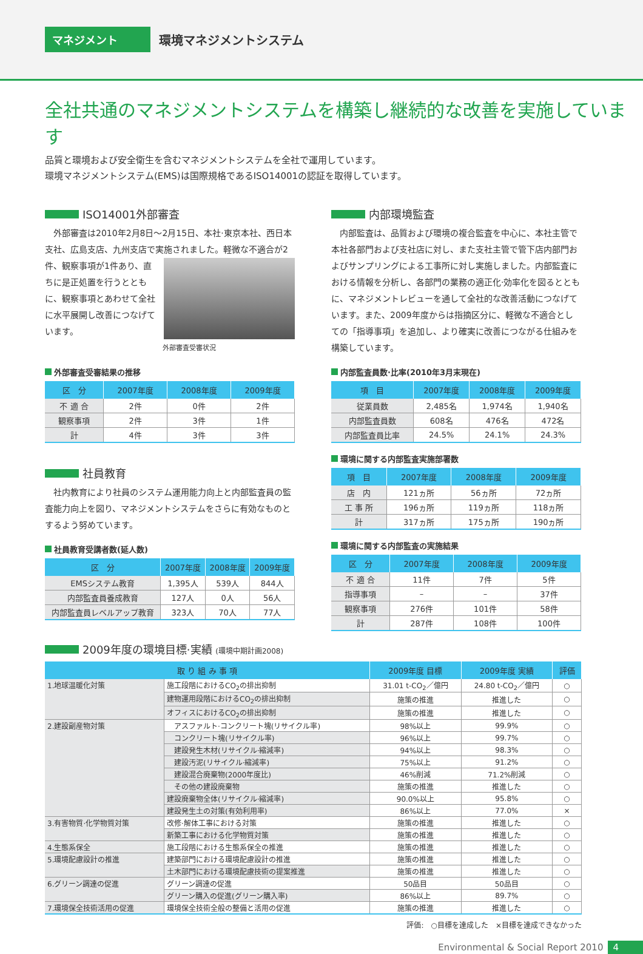マネジメント
環境マネジメントシステム
全社共通のマネジメントシステムを構築し継続的な改善を実施しています
品質と環境および安全衛生を含むマネジメントシステムを全社で運用しています。
環境マネジメントシステム(EMS)は国際規格であるISO14001の認証を取得しています。
ISO14001外部審査
　外部審査は2010年2月8日〜2月15日、本社·東京本社、西日本支社、広島支店、九州支店で実施されました。軽微な 不適合が2件、観察事項が1件あり、直ちに是正処置を行うとともに、観察事項とあわせて全社に水平展開し改善につなげています。
外部審査受審状況
外部審査受審結果の推移
| 区 分 | 2007年度 | 2008年度 | 2009年度 |
| --- | --- | --- | --- |
| 不 適 合 | 2件 | 0件 | 2件 |
| 観察事項 | 2件 | 3件 | 1件 |
| 計 | 4件 | 3件 | 3件 |
社員教育
　社内教育により社員のシステム運用能力向上と内部監査員の監査能力向上を図り、マネジメントシステムをさらに有効なものとするよう努めています。
社員教育受講者数(延人数)
| 区 分 | 2007年度 | 2008年度 | 2009年度 |
| --- | --- | --- | --- |
| EMSシステム教育 | 1,395人 | 539人 | 844人 |
| 内部監査員養成教育 | 127人 | 0人 | 56人 |
| 内部監査員レベルアップ教育 | 323人 | 70人 | 77人 |
内部環境監査
　内部監査は、品質および環境の複合監査を中心に、本社主管で本社各部門および支社店に対し、また支社主管で管下店内部門およびサンプリングによる工事所に対し実施しました。内部監査における情報を分析し、各部門の業務の適正化·効率化を図るとともに、マネジメントレビューを通して全社的な改善活動につなげています。また、2009年度からは指摘区分に、軽微な不適合としての「指導事項」を追加し、より確実に改善につながる仕組みを構築しています。
内部監査員数·比率(2010年3月末現在)
| 項 目 | 2007年度 | 2008年度 | 2009年度 |
| --- | --- | --- | --- |
| 従業員数 | 2,485名 | 1,974名 | 1,940名 |
| 内部監査員数 | 608名 | 476名 | 472名 |
| 内部監査員比率 | 24.5% | 24.1% | 24.3% |
環境に関する内部監査実施部署数
| 項 目 | 2007年度 | 2008年度 | 2009年度 |
| --- | --- | --- | --- |
| 店 内 | 121ヵ所 | 56ヵ所 | 72ヵ所 |
| 工 事 所 | 196ヵ所 | 119ヵ所 | 118ヵ所 |
| 計 | 317ヵ所 | 175ヵ所 | 190ヵ所 |
環境に関する内部監査の実施結果
| 区 分 | 2007年度 | 2008年度 | 2009年度 |
| --- | --- | --- | --- |
| 不 適 合 | 11件 | 7件 | 5件 |
| 指導事項 | – | – | 37件 |
| 観察事項 | 276件 | 101件 | 58件 |
| 計 | 287件 | 108件 | 100件 |
2009年度の環境目標·実績 (環境中期計画2008)
| 取 り 組 み 事 項 | | 2009年度 目標 | 2009年度 実績 | 評価 |
| --- | --- | --- | --- | --- |
| 1.地球温暖化対策 | 施工段階におけるCO<sub>2</sub>の排出抑制 | 31.01 t-CO<sub>2</sub>／億円 | 24.80 t-CO<sub>2</sub>／億円 | ○ |
| | 建物運用段階におけるCO<sub>2</sub>の排出抑制 | 施策の推進 | 推進した | ○ |
| | オフィスにおけるCO<sub>2</sub>の排出抑制 | 施策の推進 | 推進した | ○ |
| 2.建設副産物対策 | アスファルト·コンクリート塊(リサイクル率) | 98%以上 | 99.9% | ○ |
| | コンクリート塊(リサイクル率) | 96%以上 | 99.7% | ○ |
| | 建設発生木材(リサイクル·縮減率) | 94%以上 | 98.3% | ○ |
| | 建設汚泥(リサイクル·縮減率) | 75%以上 | 91.2% | ○ |
| | 建設混合廃棄物(2000年度比) | 46%削減 | 71.2%削減 | ○ |
| | その他の建設廃棄物 | 施策の推進 | 推進した | ○ |
| | 建設廃棄物全体(リサイクル·縮減率) | 90.0%以上 | 95.8% | ○ |
| | 建設発生土の対策(有効利用率) | 86%以上 | 77.0% | × |
| 3.有害物質·化学物質対策 | 改修·解体工事における対策 | 施策の推進 | 推進した | ○ |
| | 新築工事における化学物質対策 | 施策の推進 | 推進した | ○ |
| 4.生態系保全 | 施工段階における生態系保全の推進 | 施策の推進 | 推進した | ○ |
| 5.環境配慮設計の推進 | 建築部門における環境配慮設計の推進 | 施策の推進 | 推進した | ○ |
| | 土木部門における環境配慮技術の提案推進 | 施策の推進 | 推進した | ○ |
| 6.グリーン調達の促進 | グリーン調達の促進 | 50品目 | 50品目 | ○ |
| | グリーン購入の促進(グリーン購入率) | 86%以上 | 89.7% | ○ |
| 7.環境保全技術活用の促進 | 環境保全技術全般の整備と活用の促進 | 施策の推進 | 推進した | ○ |
評価:　○目標を達成した　×目標を達成できなかった
Environmental & Social Report 2010 4